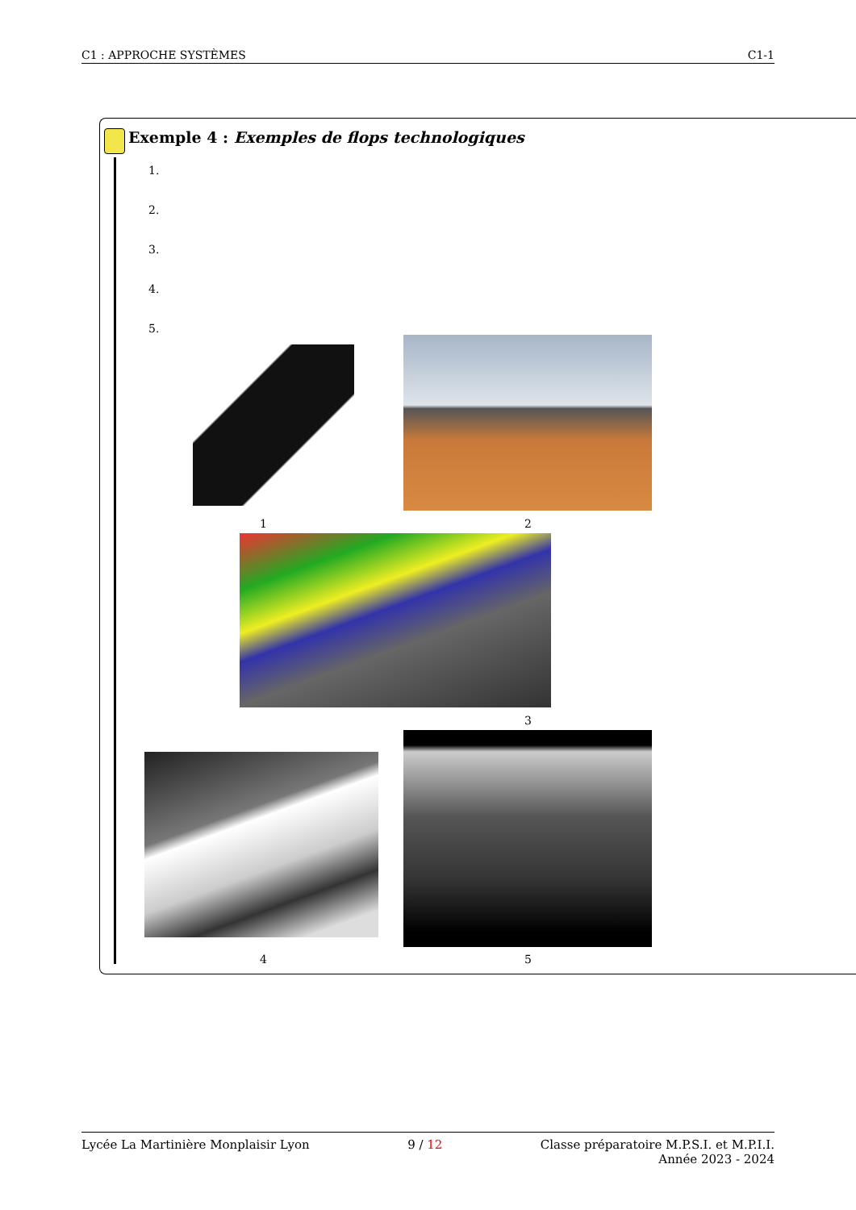C1 : APPROCHE SYSTÈMES C1-1
Exemple 4 : Exemples de flops technologiques
1.
2.
3.
4.
5.
1 2
3
4 5
Lycée La Martinière Monplaisir Lyon 9 / 12 Classe préparatoire M.P.S.I. et M.P.I.I.
Année 2023 - 2024